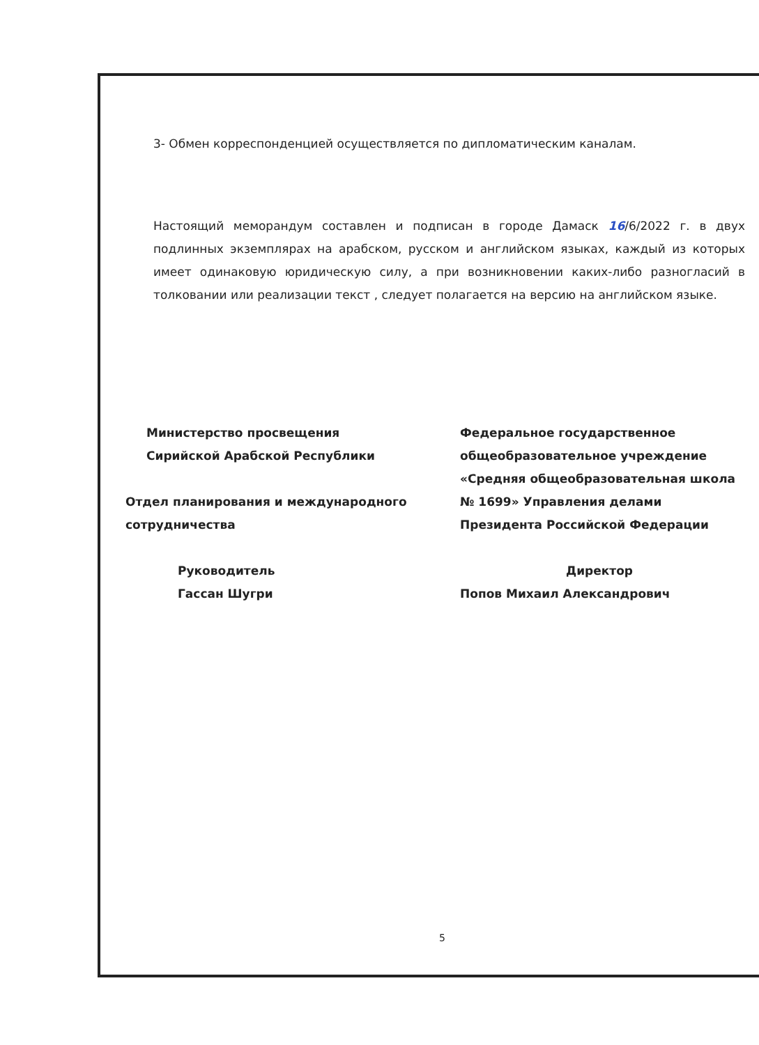3- Обмен корреспонденцией осуществляется по дипломатическим каналам.
Настоящий меморандум составлен и подписан в городе Дамаск 16/6/2022 г. в двух подлинных экземплярах на арабском, русском и английском языках, каждый из которых имеет одинаковую юридическую силу, а при возникновении каких-либо разногласий в толковании или реализации текст , следует полагается на версию на английском языке.
Министерство просвещения
Сирийской Арабской Республики
Отдел планирования и международного
сотрудничества
Руководитель
Гассан Шугри
Федеральное государственное общеобразовательное учреждение «Средняя общеобразовательная школа № 1699» Управления делами Президента Российской Федерации
Директор
Попов Михаил Александрович
5